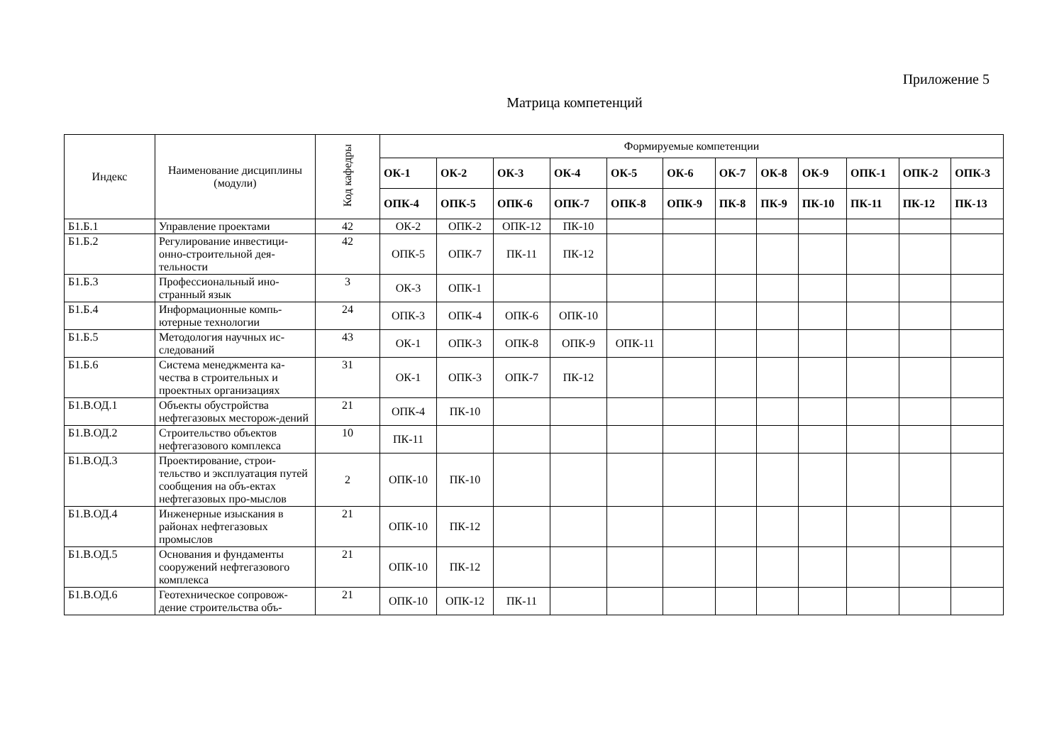Приложение 5
Матрица компетенций
| Индекс | Наименование дисциплины (модули) | Код кафедры | Формируемые компетенции | | | | | | | | | | | |
| --- | --- | --- | --- | --- | --- | --- | --- | --- | --- | --- | --- | --- | --- | --- |
| | | | ОК-1 | ОК-2 | ОК-3 | ОК-4 | ОК-5 | ОК-6 | ОК-7 | ОК-8 | ОК-9 | ОПК-1 | ОПК-2 | ОПК-3 |
| | | | ОПК-4 | ОПК-5 | ОПК-6 | ОПК-7 | ОПК-8 | ОПК-9 | ПК-8 | ПК-9 | ПК-10 | ПК-11 | ПК-12 | ПК-13 |
| Б1.Б.1 | Управление проектами | 42 | ОК-2 | ОПК-2 | ОПК-12 | ПК-10 | | | | | | | | |
| Б1.Б.2 | Регулирование инвестици-онно-строительной дея-тельности | 42 | ОПК-5 | ОПК-7 | ПК-11 | ПК-12 | | | | | | | | |
| Б1.Б.3 | Профессиональный ино-странный язык | 3 | ОК-3 | ОПК-1 | | | | | | | | | | |
| Б1.Б.4 | Информационные компь-ютерные технологии | 24 | ОПК-3 | ОПК-4 | ОПК-6 | ОПК-10 | | | | | | | | |
| Б1.Б.5 | Методология научных ис-следований | 43 | ОК-1 | ОПК-3 | ОПК-8 | ОПК-9 | ОПК-11 | | | | | | | |
| Б1.Б.6 | Система менеджмента ка-чества в строительных и проектных организациях | 31 | ОК-1 | ОПК-3 | ОПК-7 | ПК-12 | | | | | | | | |
| Б1.В.ОД.1 | Объекты обустройства нефтегазовых месторож-дений | 21 | ОПК-4 | ПК-10 | | | | | | | | | | |
| Б1.В.ОД.2 | Строительство объектов нефтегазового комплекса | 10 | ПК-11 | | | | | | | | | | | |
| Б1.В.ОД.3 | Проектирование, строи-тельство и эксплуатация путей сообщения на объ-ектах нефтегазовых про-мыслов | 2 | ОПК-10 | ПК-10 | | | | | | | | | | |
| Б1.В.ОД.4 | Инженерные изыскания в районах нефтегазовых промыслов | 21 | ОПК-10 | ПК-12 | | | | | | | | | | |
| Б1.В.ОД.5 | Основания и фундаменты сооружений нефтегазового комплекса | 21 | ОПК-10 | ПК-12 | | | | | | | | | | |
| Б1.В.ОД.6 | Геотехническое сопровож-дение строительства объ- | 21 | ОПК-10 | ОПК-12 | ПК-11 | | | | | | | | | |